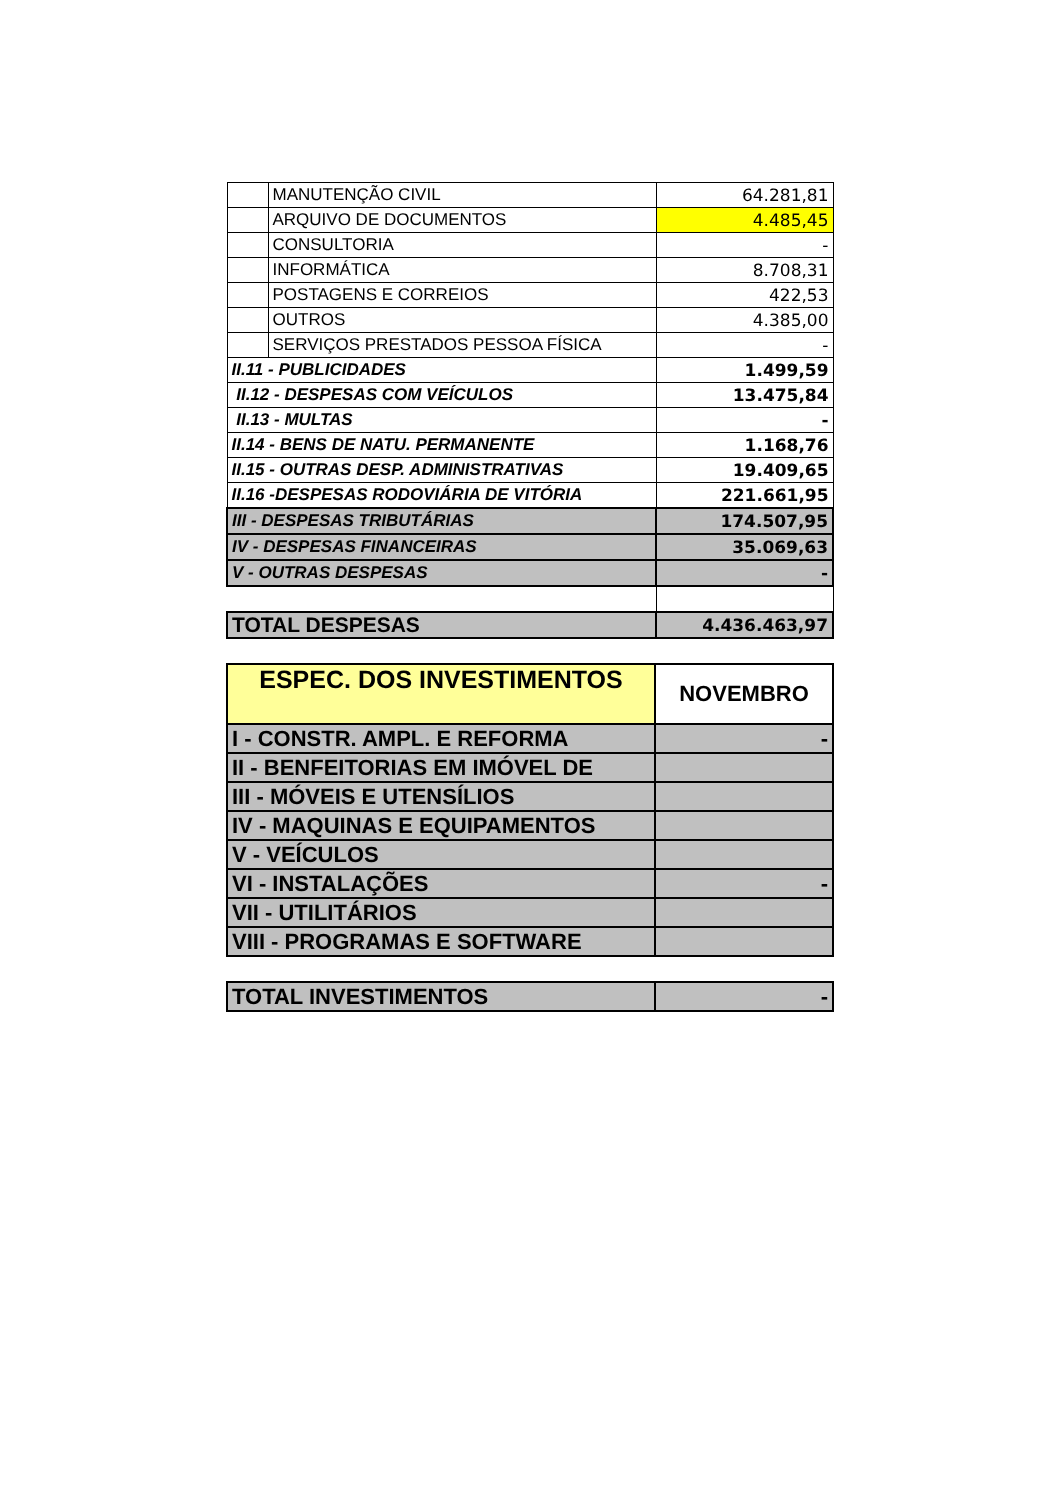| | MANUTENÇÃO CIVIL | 64.281,81 |
| | ARQUIVO DE DOCUMENTOS | 4.485,45 |
| | CONSULTORIA | - |
| | INFORMÁTICA | 8.708,31 |
| | POSTAGENS E CORREIOS | 422,53 |
| | OUTROS | 4.385,00 |
| | SERVIÇOS PRESTADOS PESSOA FÍSICA | - |
| II.11 - PUBLICIDADES | | 1.499,59 |
| II.12 - DESPESAS COM VEÍCULOS | | 13.475,84 |
| II.13 - MULTAS | | - |
| II.14 - BENS DE NATU. PERMANENTE | | 1.168,76 |
| II.15 - OUTRAS DESP. ADMINISTRATIVAS | | 19.409,65 |
| II.16 -DESPESAS RODOVIÁRIA DE VITÓRIA | | 221.661,95 |
| III - DESPESAS TRIBUTÁRIAS | | 174.507,95 |
| IV - DESPESAS FINANCEIRAS | | 35.069,63 |
| V - OUTRAS DESPESAS | | - |
| TOTAL DESPESAS | | 4.436.463,97 |
| ESPEC. DOS INVESTIMENTOS | NOVEMBRO |
| I - CONSTR. AMPL. E REFORMA | - |
| II - BENFEITORIAS EM IMÓVEL DE | |
| III - MÓVEIS E UTENSÍLIOS | |
| IV - MAQUINAS E EQUIPAMENTOS | |
| V - VEÍCULOS | |
| VI - INSTALAÇÕES | - |
| VII - UTILITÁRIOS | |
| VIII - PROGRAMAS E SOFTWARE | |
| TOTAL INVESTIMENTOS | - |